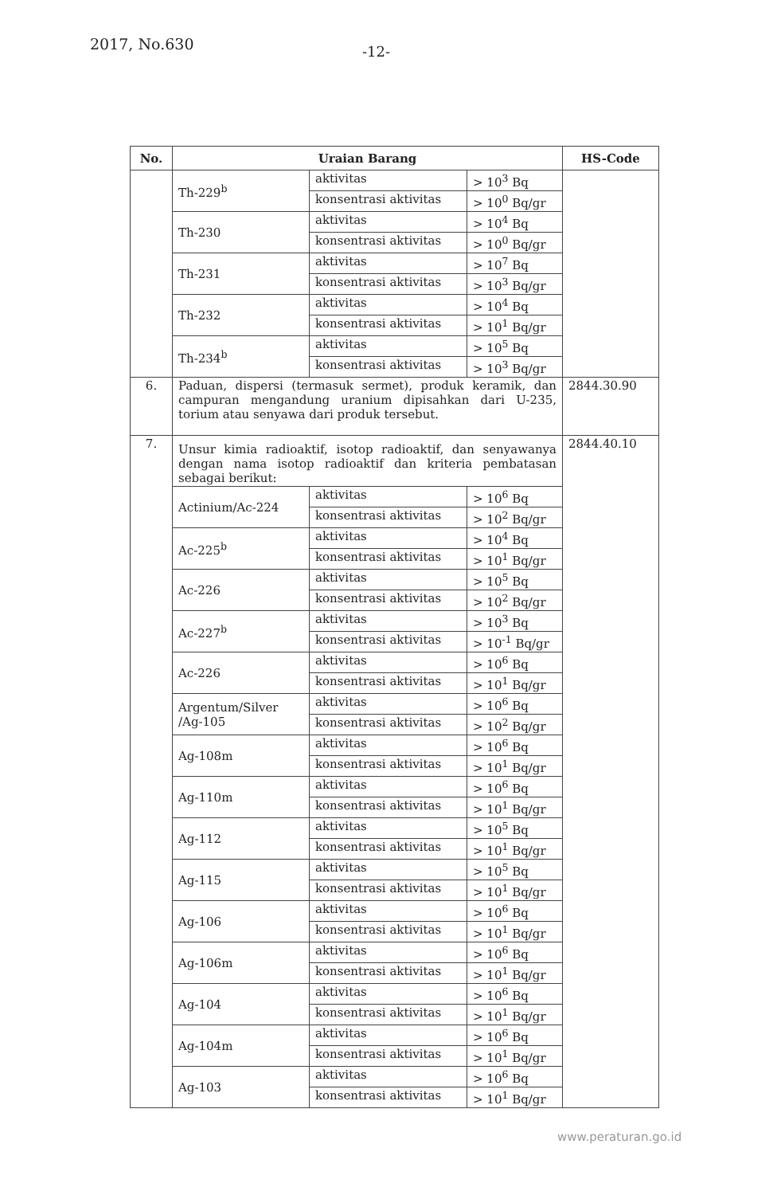2017, No.630 -12-
| No. | Uraian Barang | | | HS-Code |
| --- | --- | --- | --- | --- |
| | Th-229<sup>b</sup> | aktivitas | > 10<sup>3</sup> Bq | |
| | | konsentrasi aktivitas | > 10<sup>0</sup> Bq/gr | |
| | Th-230 | aktivitas | > 10<sup>4</sup> Bq | |
| | | konsentrasi aktivitas | > 10<sup>0</sup> Bq/gr | |
| | Th-231 | aktivitas | > 10<sup>7</sup> Bq | |
| | | konsentrasi aktivitas | > 10<sup>3</sup> Bq/gr | |
| | Th-232 | aktivitas | > 10<sup>4</sup> Bq | |
| | | konsentrasi aktivitas | > 10<sup>1</sup> Bq/gr | |
| | Th-234<sup>b</sup> | aktivitas | > 10<sup>5</sup> Bq | |
| | | konsentrasi aktivitas | > 10<sup>3</sup> Bq/gr | |
| 6. | Paduan, dispersi (termasuk sermet), produk keramik, dan campuran mengandung uranium dipisahkan dari U-235, torium atau senyawa dari produk tersebut. | | | 2844.30.90 |
| 7. | Unsur kimia radioaktif, isotop radioaktif, dan senyawanya dengan nama isotop radioaktif dan kriteria pembatasan sebagai berikut: | | | 2844.40.10 |
| | Actinium/Ac-224 | aktivitas | > 10<sup>6</sup> Bq | |
| | | konsentrasi aktivitas | > 10<sup>2</sup> Bq/gr | |
| | Ac-225<sup>b</sup> | aktivitas | > 10<sup>4</sup> Bq | |
| | | konsentrasi aktivitas | > 10<sup>1</sup> Bq/gr | |
| | Ac-226 | aktivitas | > 10<sup>5</sup> Bq | |
| | | konsentrasi aktivitas | > 10<sup>2</sup> Bq/gr | |
| | Ac-227<sup>b</sup> | aktivitas | > 10<sup>3</sup> Bq | |
| | | konsentrasi aktivitas | > 10<sup>-1</sup> Bq/gr | |
| | Ac-226 | aktivitas | > 10<sup>6</sup> Bq | |
| | | konsentrasi aktivitas | > 10<sup>1</sup> Bq/gr | |
| | Argentum/Silver /Ag-105 | aktivitas | > 10<sup>6</sup> Bq | |
| | | konsentrasi aktivitas | > 10<sup>2</sup> Bq/gr | |
| | Ag-108m | aktivitas | > 10<sup>6</sup> Bq | |
| | | konsentrasi aktivitas | > 10<sup>1</sup> Bq/gr | |
| | Ag-110m | aktivitas | > 10<sup>6</sup> Bq | |
| | | konsentrasi aktivitas | > 10<sup>1</sup> Bq/gr | |
| | Ag-112 | aktivitas | > 10<sup>5</sup> Bq | |
| | | konsentrasi aktivitas | > 10<sup>1</sup> Bq/gr | |
| | Ag-115 | aktivitas | > 10<sup>5</sup> Bq | |
| | | konsentrasi aktivitas | > 10<sup>1</sup> Bq/gr | |
| | Ag-106 | aktivitas | > 10<sup>6</sup> Bq | |
| | | konsentrasi aktivitas | > 10<sup>1</sup> Bq/gr | |
| | Ag-106m | aktivitas | > 10<sup>6</sup> Bq | |
| | | konsentrasi aktivitas | > 10<sup>1</sup> Bq/gr | |
| | Ag-104 | aktivitas | > 10<sup>6</sup> Bq | |
| | | konsentrasi aktivitas | > 10<sup>1</sup> Bq/gr | |
| | Ag-104m | aktivitas | > 10<sup>6</sup> Bq | |
| | | konsentrasi aktivitas | > 10<sup>1</sup> Bq/gr | |
| | Ag-103 | aktivitas | > 10<sup>6</sup> Bq | |
| | | konsentrasi aktivitas | > 10<sup>1</sup> Bq/gr | |
www.peraturan.go.id